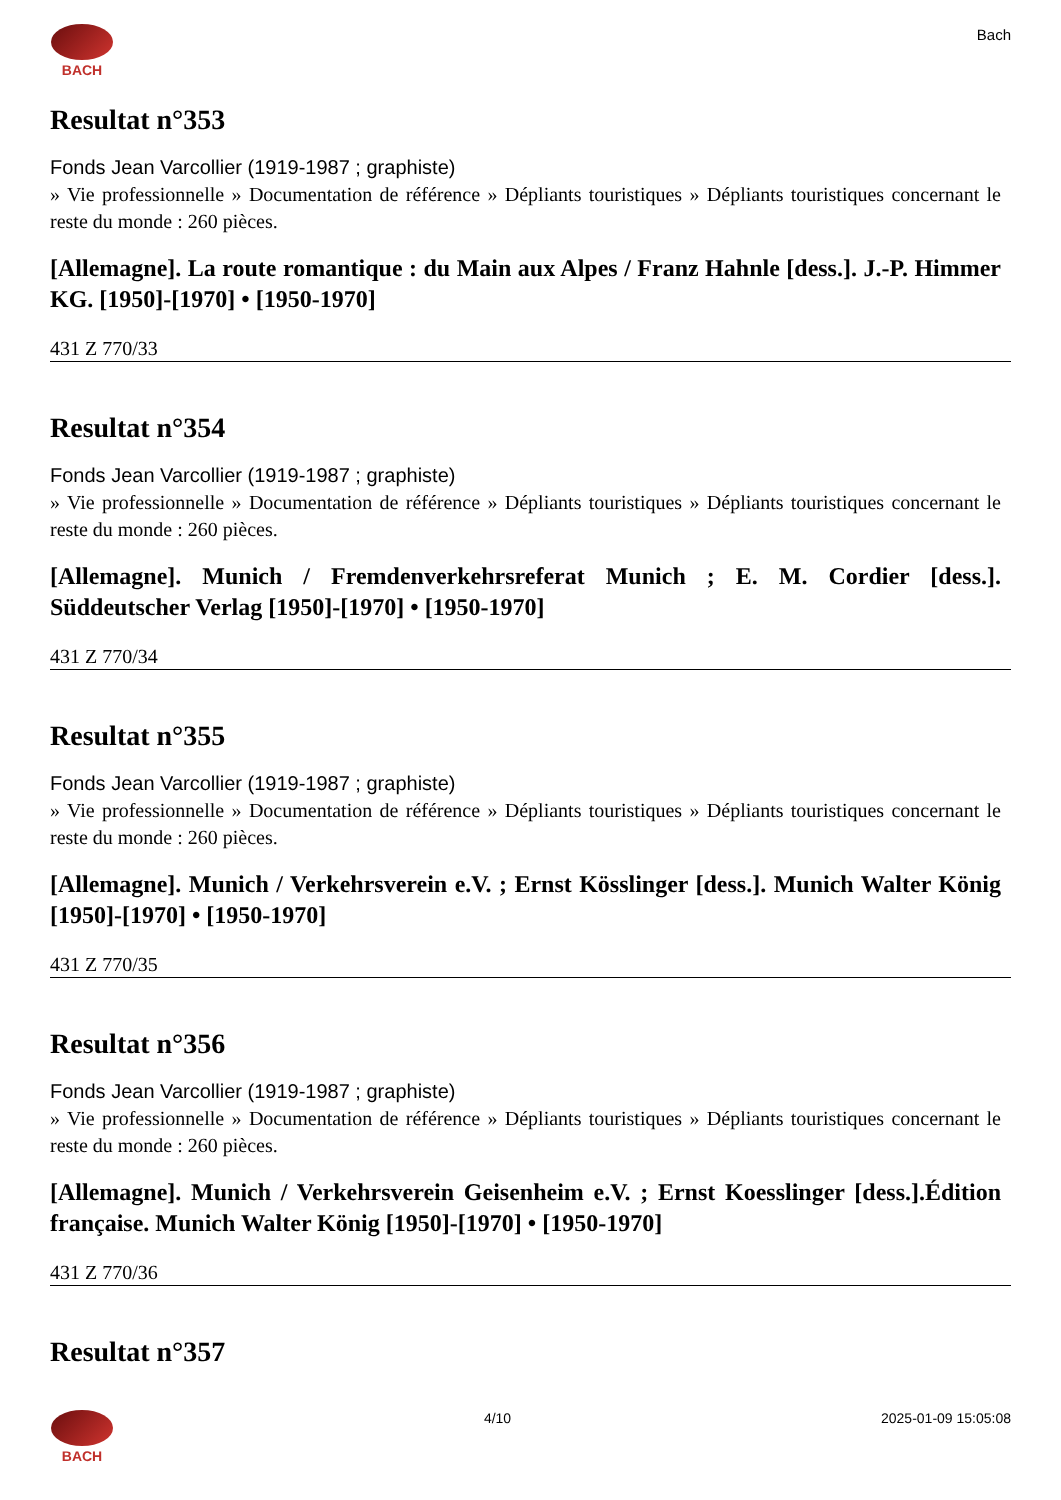BACH Bach
Resultat n°353
Fonds Jean Varcollier (1919-1987 ; graphiste)
» Vie professionnelle » Documentation de référence » Dépliants touristiques » Dépliants touristiques concernant le reste du monde : 260 pièces.
[Allemagne]. La route romantique : du Main aux Alpes / Franz Hahnle [dess.]. J.-P. Himmer KG. [1950]-[1970] • [1950-1970]
431 Z 770/33
Resultat n°354
Fonds Jean Varcollier (1919-1987 ; graphiste)
» Vie professionnelle » Documentation de référence » Dépliants touristiques » Dépliants touristiques concernant le reste du monde : 260 pièces.
[Allemagne]. Munich / Fremdenverkehrsreferat Munich ; E. M. Cordier [dess.]. Süddeutscher Verlag [1950]-[1970] • [1950-1970]
431 Z 770/34
Resultat n°355
Fonds Jean Varcollier (1919-1987 ; graphiste)
» Vie professionnelle » Documentation de référence » Dépliants touristiques » Dépliants touristiques concernant le reste du monde : 260 pièces.
[Allemagne]. Munich / Verkehrsverein e.V. ; Ernst Kösslinger [dess.]. Munich Walter König [1950]-[1970] • [1950-1970]
431 Z 770/35
Resultat n°356
Fonds Jean Varcollier (1919-1987 ; graphiste)
» Vie professionnelle » Documentation de référence » Dépliants touristiques » Dépliants touristiques concernant le reste du monde : 260 pièces.
[Allemagne]. Munich / Verkehrsverein Geisenheim e.V. ; Ernst Koesslinger [dess.].Édition française. Munich Walter König [1950]-[1970] • [1950-1970]
431 Z 770/36
Resultat n°357
BACH 4/10 2025-01-09 15:05:08